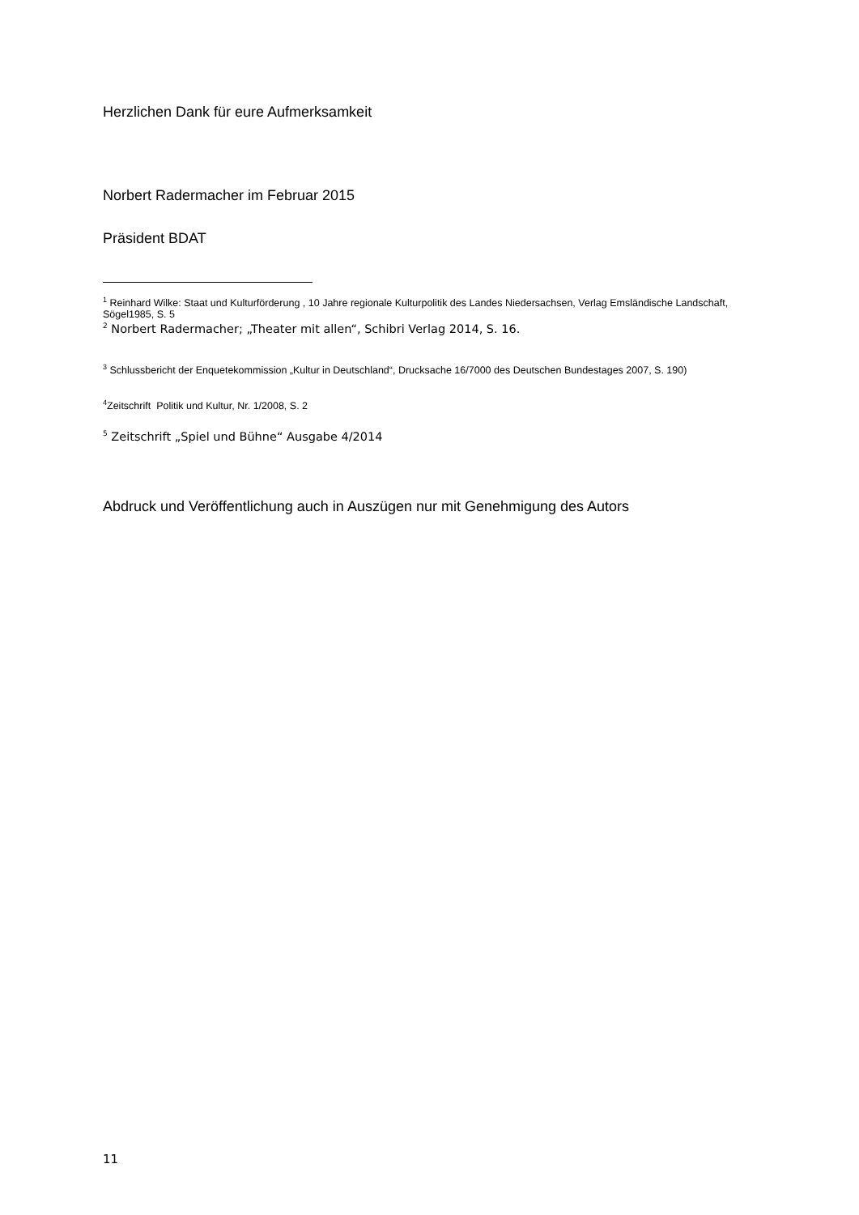Herzlichen Dank für eure Aufmerksamkeit
Norbert Radermacher im Februar 2015
Präsident BDAT
<sup>1</sup> Reinhard Wilke: Staat und Kulturförderung , 10 Jahre regionale Kulturpolitik des Landes Niedersachsen, Verlag Emsländische Landschaft, Sögel1985, S. 5
<sup>2</sup> Norbert Radermacher; „Theater mit allen“, Schibri Verlag 2014, S. 16.
<sup>3</sup> Schlussbericht der Enquetekommission „Kultur in Deutschland“, Drucksache 16/7000 des Deutschen Bundestages 2007, S. 190)
<sup>4</sup> Zeitschrift Politik und Kultur, Nr. 1/2008, S. 2
<sup>5</sup> Zeitschrift „Spiel und Bühne“ Ausgabe 4/2014
Abdruck und Veröffentlichung auch in Auszügen nur mit Genehmigung des Autors
11